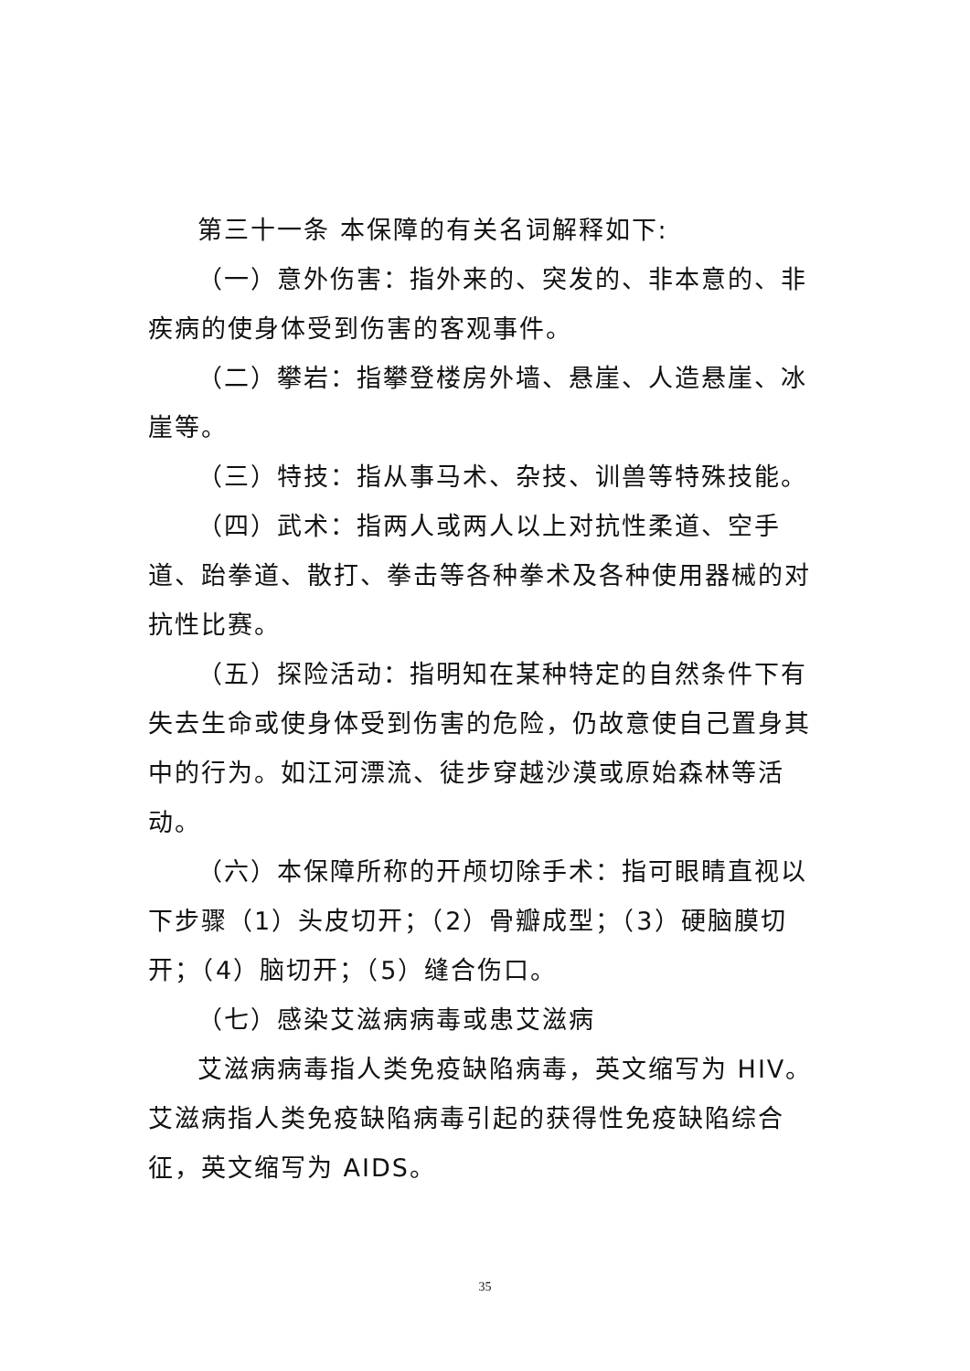第三十一条 本保障的有关名词解释如下:
（一）意外伤害：指外来的、突发的、非本意的、非疾病的使身体受到伤害的客观事件。
（二）攀岩：指攀登楼房外墙、悬崖、人造悬崖、冰崖等。
（三）特技：指从事马术、杂技、训兽等特殊技能。
（四）武术：指两人或两人以上对抗性柔道、空手道、跆拳道、散打、拳击等各种拳术及各种使用器械的对抗性比赛。
（五）探险活动：指明知在某种特定的自然条件下有失去生命或使身体受到伤害的危险，仍故意使自己置身其中的行为。如江河漂流、徒步穿越沙漠或原始森林等活动。
（六）本保障所称的开颅切除手术：指可眼睛直视以下步骤（1）头皮切开；（2）骨瓣成型；（3）硬脑膜切开；（4）脑切开；（5）缝合伤口。
（七）感染艾滋病病毒或患艾滋病
艾滋病病毒指人类免疫缺陷病毒，英文缩写为 HIV。艾滋病指人类免疫缺陷病毒引起的获得性免疫缺陷综合征，英文缩写为 AIDS。
35